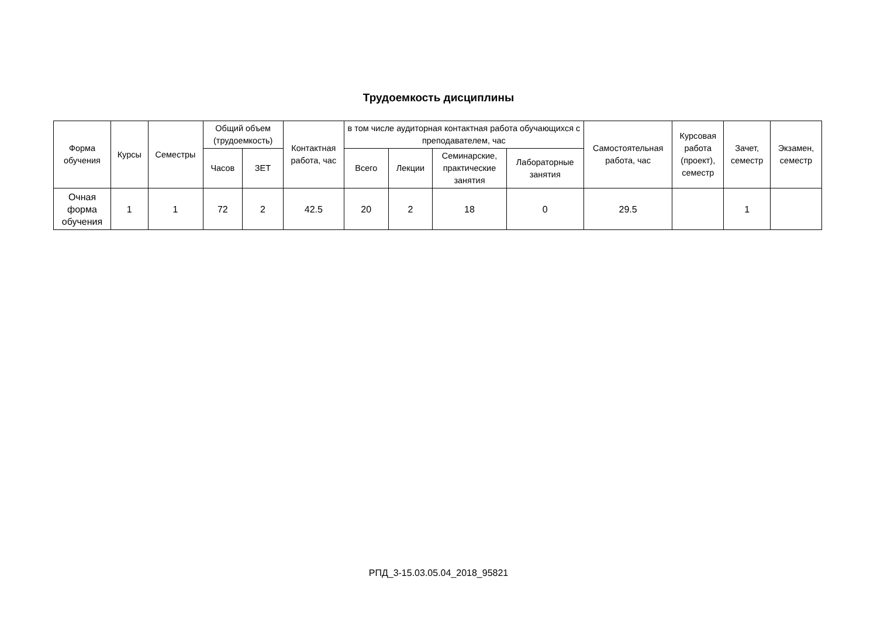Трудоемкость дисциплины
| Форма обучения | Курсы | Семестры | Общий объем (трудоемкость) | | Контактная работа, час | в том числе аудиторная контактная работа обучающихся с преподавателем, час | | | | Самостоятельная работа, час | Курсовая работа (проект), семестр | Зачет, семестр | Экзамен, семестр |
| --- | --- | --- | --- | --- | --- | --- | --- | --- | --- | --- | --- | --- | --- |
| | | | Часов | ЗЕТ | | Всего | Лекции | Семинарские, практические занятия | Лабораторные занятия | | | | |
| Очная форма обучения | 1 | 1 | 72 | 2 | 42.5 | 20 | 2 | 18 | 0 | 29.5 | | 1 | |
РПД_3-15.03.05.04_2018_95821